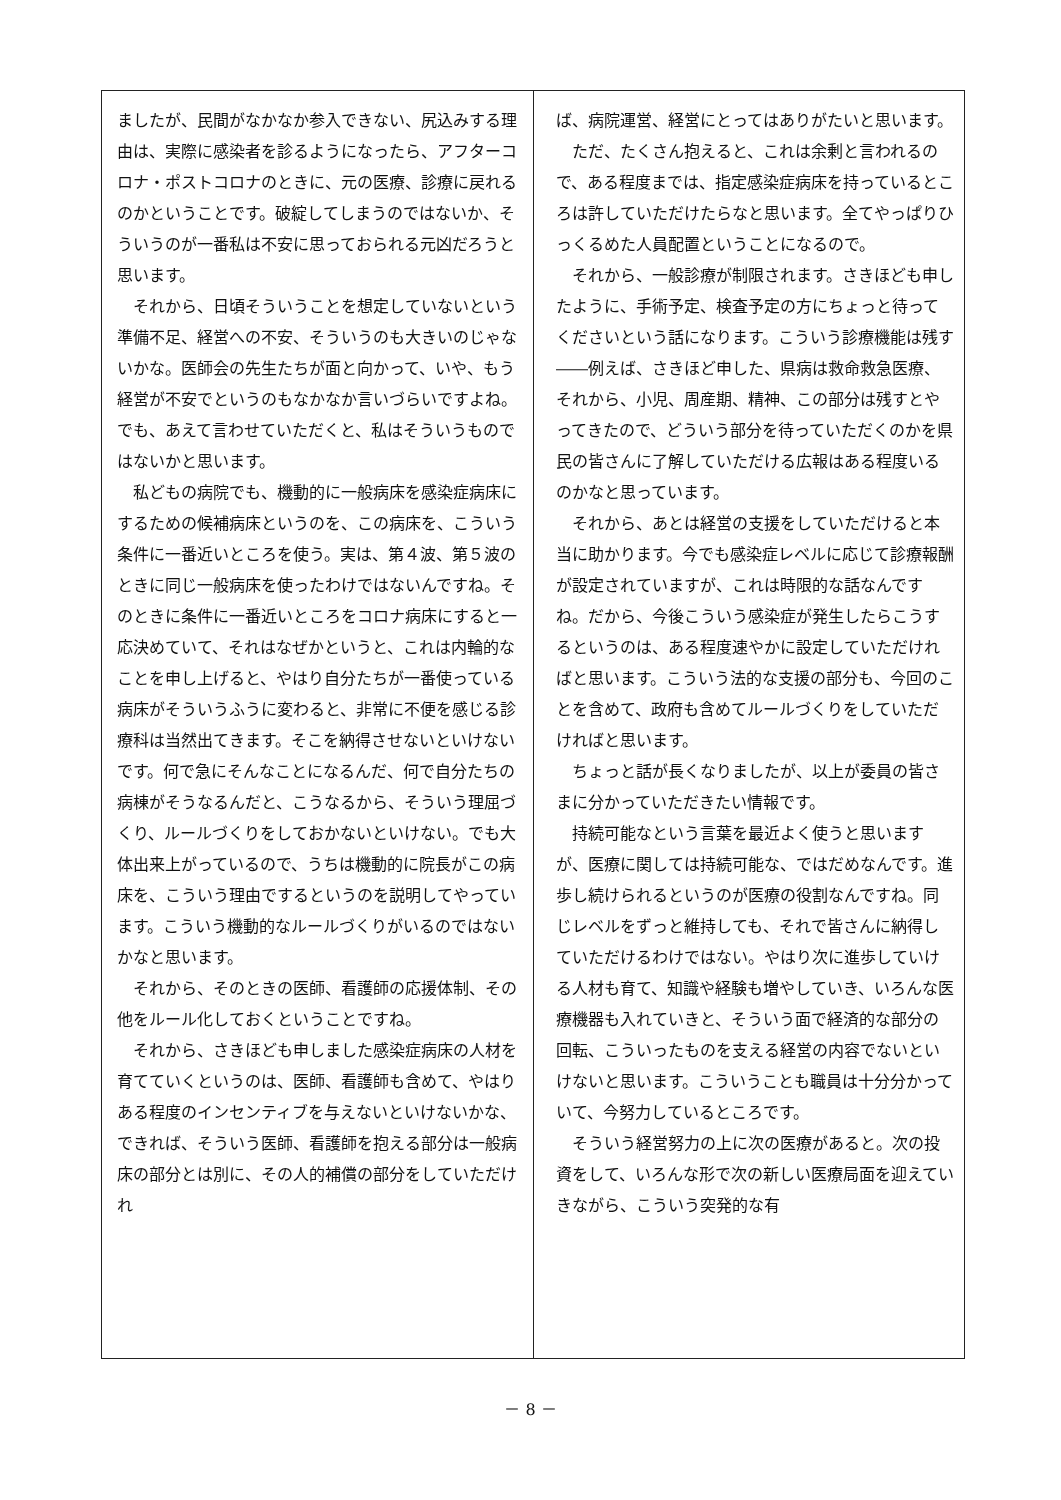ましたが、民間がなかなか参入できない、尻込みする理由は、実際に感染者を診るようになったら、アフターコロナ・ポストコロナのときに、元の医療、診療に戻れるのかということです。破綻してしまうのではないか、そういうのが一番私は不安に思っておられる元凶だろうと思います。
それから、日頃そういうことを想定していないという準備不足、経営への不安、そういうのも大きいのじゃないかな。医師会の先生たちが面と向かって、いや、もう経営が不安でというのもなかなか言いづらいですよね。でも、あえて言わせていただくと、私はそういうものではないかと思います。
私どもの病院でも、機動的に一般病床を感染症病床にするための候補病床というのを、この病床を、こういう条件に一番近いところを使う。実は、第４波、第５波のときに同じ一般病床を使ったわけではないんですね。そのときに条件に一番近いところをコロナ病床にすると一応決めていて、それはなぜかというと、これは内輪的なことを申し上げると、やはり自分たちが一番使っている病床がそういうふうに変わると、非常に不便を感じる診療科は当然出てきます。そこを納得させないといけないです。何で急にそんなことになるんだ、何で自分たちの病棟がそうなるんだと、こうなるから、そういう理屈づくり、ルールづくりをしておかないといけない。でも大体出来上がっているので、うちは機動的に院長がこの病床を、こういう理由でするというのを説明してやっています。こういう機動的なルールづくりがいるのではないかなと思います。
それから、そのときの医師、看護師の応援体制、その他をルール化しておくということですね。
それから、さきほども申しました感染症病床の人材を育てていくというのは、医師、看護師も含めて、やはりある程度のインセンティブを与えないといけないかな、できれば、そういう医師、看護師を抱える部分は一般病床の部分とは別に、その人的補償の部分をしていただけれ
ば、病院運営、経営にとってはありがたいと思います。
ただ、たくさん抱えると、これは余剰と言われるので、ある程度までは、指定感染症病床を持っているところは許していただけたらなと思います。全てやっぱりひっくるめた人員配置ということになるので。
それから、一般診療が制限されます。さきほども申したように、手術予定、検査予定の方にちょっと待ってくださいという話になります。こういう診療機能は残す――例えば、さきほど申した、県病は救命救急医療、それから、小児、周産期、精神、この部分は残すとやってきたので、どういう部分を待っていただくのかを県民の皆さんに了解していただける広報はある程度いるのかなと思っています。
それから、あとは経営の支援をしていただけると本当に助かります。今でも感染症レベルに応じて診療報酬が設定されていますが、これは時限的な話なんですね。だから、今後こういう感染症が発生したらこうするというのは、ある程度速やかに設定していただければと思います。こういう法的な支援の部分も、今回のことを含めて、政府も含めてルールづくりをしていただければと思います。
ちょっと話が長くなりましたが、以上が委員の皆さまに分かっていただきたい情報です。
持続可能なという言葉を最近よく使うと思いますが、医療に関しては持続可能な、ではだめなんです。進歩し続けられるというのが医療の役割なんですね。同じレベルをずっと維持しても、それで皆さんに納得していただけるわけではない。やはり次に進歩していける人材も育て、知識や経験も増やしていき、いろんな医療機器も入れていきと、そういう面で経済的な部分の回転、こういったものを支える経営の内容でないといけないと思います。こういうことも職員は十分分かっていて、今努力しているところです。
そういう経営努力の上に次の医療があると。次の投資をして、いろんな形で次の新しい医療局面を迎えていきながら、こういう突発的な有
－ 8 －